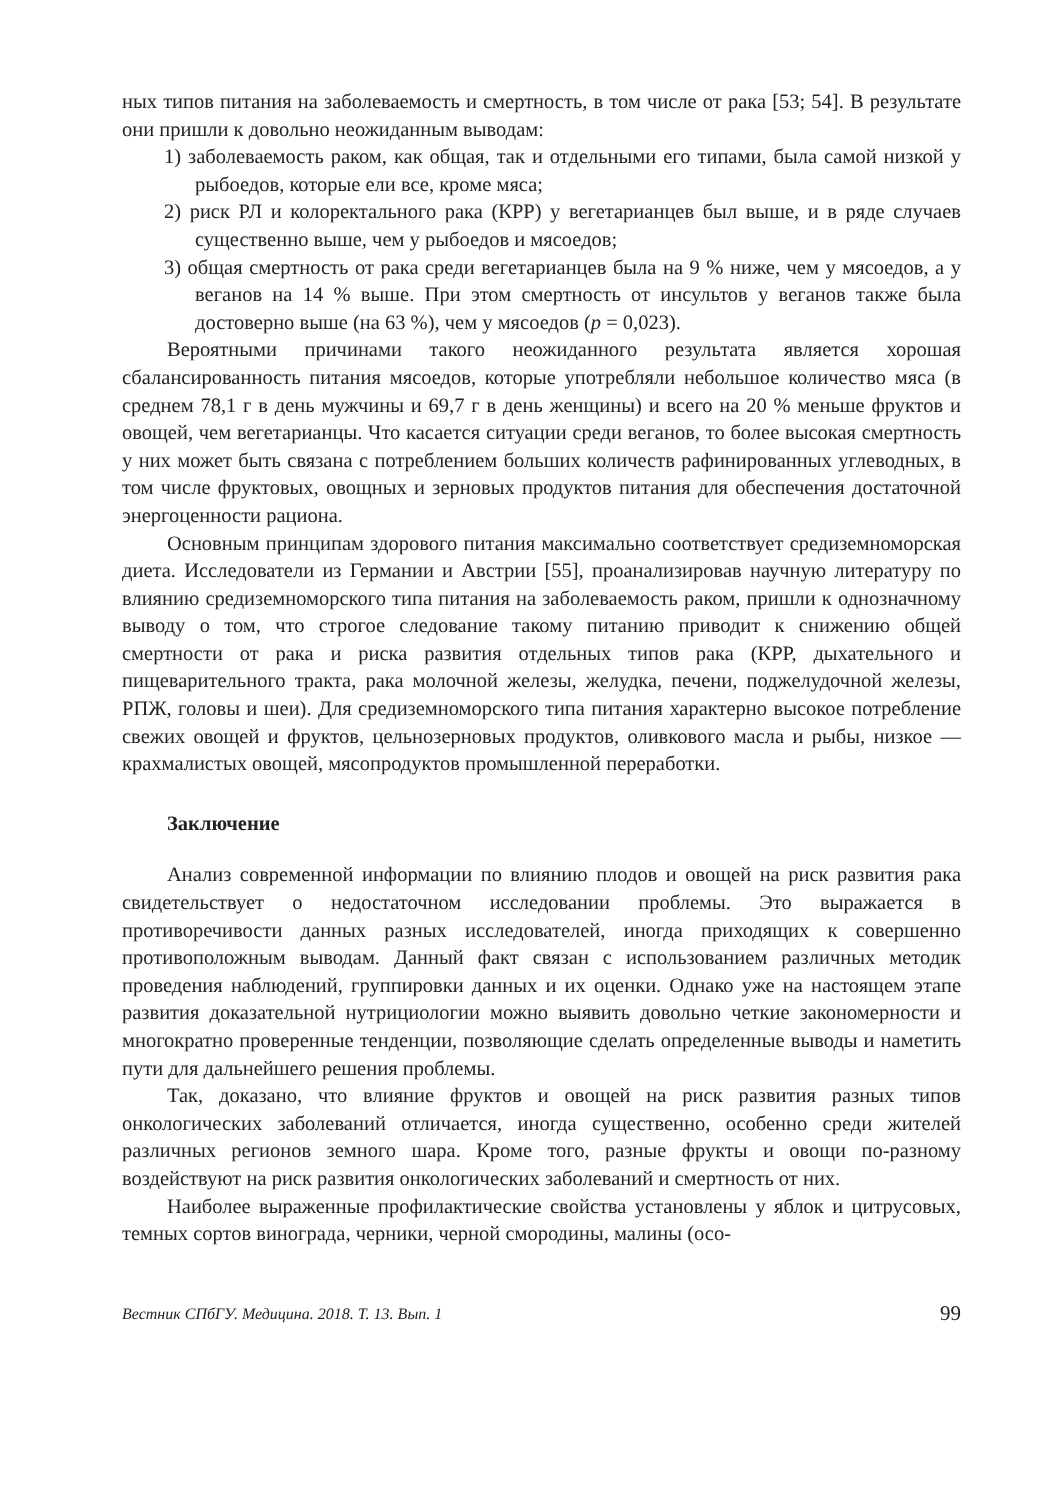ных типов питания на заболеваемость и смертность, в том числе от рака [53; 54]. В результате они пришли к довольно неожиданным выводам:
1) заболеваемость раком, как общая, так и отдельными его типами, была самой низкой у рыбоедов, которые ели все, кроме мяса;
2) риск РЛ и колоректального рака (КРР) у вегетарианцев был выше, и в ряде случаев существенно выше, чем у рыбоедов и мясоедов;
3) общая смертность от рака среди вегетарианцев была на 9 % ниже, чем у мясоедов, а у веганов на 14 % выше. При этом смертность от инсультов у веганов также была достоверно выше (на 63 %), чем у мясоедов (p = 0,023).
Вероятными причинами такого неожиданного результата является хорошая сбалансированность питания мясоедов, которые употребляли небольшое количество мяса (в среднем 78,1 г в день мужчины и 69,7 г в день женщины) и всего на 20 % меньше фруктов и овощей, чем вегетарианцы. Что касается ситуации среди веганов, то более высокая смертность у них может быть связана с потреблением больших количеств рафинированных углеводных, в том числе фруктовых, овощных и зерновых продуктов питания для обеспечения достаточной энергоценности рациона.
Основным принципам здорового питания максимально соответствует средиземноморская диета. Исследователи из Германии и Австрии [55], проанализировав научную литературу по влиянию средиземноморского типа питания на заболеваемость раком, пришли к однозначному выводу о том, что строгое следование такому питанию приводит к снижению общей смертности от рака и риска развития отдельных типов рака (КРР, дыхательного и пищеварительного тракта, рака молочной железы, желудка, печени, поджелудочной железы, РПЖ, головы и шеи). Для средиземноморского типа питания характерно высокое потребление свежих овощей и фруктов, цельнозерновых продуктов, оливкового масла и рыбы, низкое — крахмалистых овощей, мясопродуктов промышленной переработки.
Заключение
Анализ современной информации по влиянию плодов и овощей на риск развития рака свидетельствует о недостаточном исследовании проблемы. Это выражается в противоречивости данных разных исследователей, иногда приходящих к совершенно противоположным выводам. Данный факт связан с использованием различных методик проведения наблюдений, группировки данных и их оценки. Однако уже на настоящем этапе развития доказательной нутрициологии можно выявить довольно четкие закономерности и многократно проверенные тенденции, позволяющие сделать определенные выводы и наметить пути для дальнейшего решения проблемы.
Так, доказано, что влияние фруктов и овощей на риск развития разных типов онкологических заболеваний отличается, иногда существенно, особенно среди жителей различных регионов земного шара. Кроме того, разные фрукты и овощи по-разному воздействуют на риск развития онкологических заболеваний и смертность от них.
Наиболее выраженные профилактические свойства установлены у яблок и цитрусовых, темных сортов винограда, черники, черной смородины, малины (осо-
Вестник СПбГУ. Медицина. 2018. Т. 13. Вып. 1 99